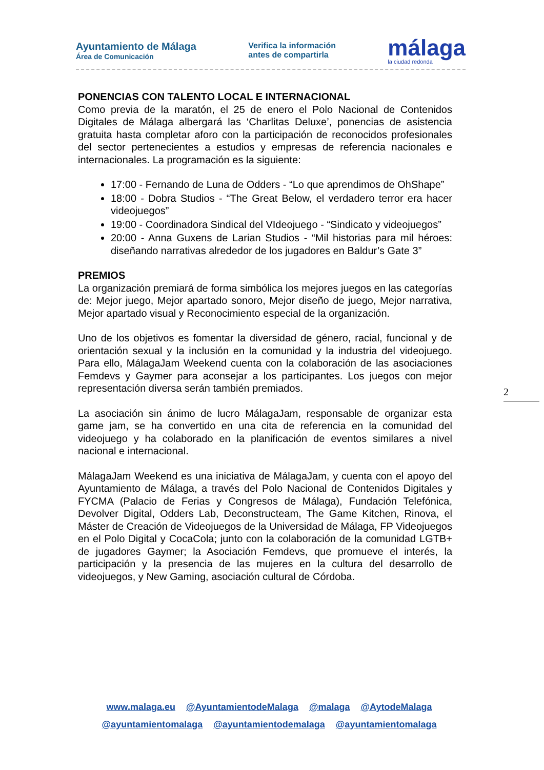Ayuntamiento de Málaga
Área de Comunicación
Verifica la información
antes de compartirla
málaga
la ciudad redonda
PONENCIAS CON TALENTO LOCAL E INTERNACIONAL
Como previa de la maratón, el 25 de enero el Polo Nacional de Contenidos Digitales de Málaga albergará las ‘Charlitas Deluxe’, ponencias de asistencia gratuita hasta completar aforo con la participación de reconocidos profesionales del sector pertenecientes a estudios y empresas de referencia nacionales e internacionales. La programación es la siguiente:
17:00 - Fernando de Luna de Odders - “Lo que aprendimos de OhShape”
18:00 - Dobra Studios - “The Great Below, el verdadero terror era hacer videojuegos”
19:00 - Coordinadora Sindical del VIdeojuego - “Sindicato y videojuegos”
20:00 - Anna Guxens de Larian Studios - “Mil historias para mil héroes: diseñando narrativas alrededor de los jugadores en Baldur’s Gate 3”
PREMIOS
La organización premiará de forma simbólica los mejores juegos en las categorías de: Mejor juego, Mejor apartado sonoro, Mejor diseño de juego, Mejor narrativa, Mejor apartado visual y Reconocimiento especial de la organización.
Uno de los objetivos es fomentar la diversidad de género, racial, funcional y de orientación sexual y la inclusión en la comunidad y la industria del videojuego. Para ello, MálagaJam Weekend cuenta con la colaboración de las asociaciones Femdevs y Gaymer para aconsejar a los participantes. Los juegos con mejor representación diversa serán también premiados.
La asociación sin ánimo de lucro MálagaJam, responsable de organizar esta game jam, se ha convertido en una cita de referencia en la comunidad del videojuego y ha colaborado en la planificación de eventos similares a nivel nacional e internacional.
MálagaJam Weekend es una iniciativa de MálagaJam, y cuenta con el apoyo del Ayuntamiento de Málaga, a través del Polo Nacional de Contenidos Digitales y FYCMA (Palacio de Ferias y Congresos de Málaga), Fundación Telefónica, Devolver Digital, Odders Lab, Deconstructeam, The Game Kitchen, Rinova, el Máster de Creación de Videojuegos de la Universidad de Málaga, FP Videojuegos en el Polo Digital y CocaCola; junto con la colaboración de la comunidad LGTB+ de jugadores Gaymer; la Asociación Femdevs, que promueve el interés, la participación y la presencia de las mujeres en la cultura del desarrollo de videojuegos, y New Gaming, asociación cultural de Córdoba.
2
www.malaga.eu @AyuntamientodeMalaga @malaga @AytodeMalaga
@ayuntamientomalaga @ayuntamientodemalaga @ayuntamientomalaga